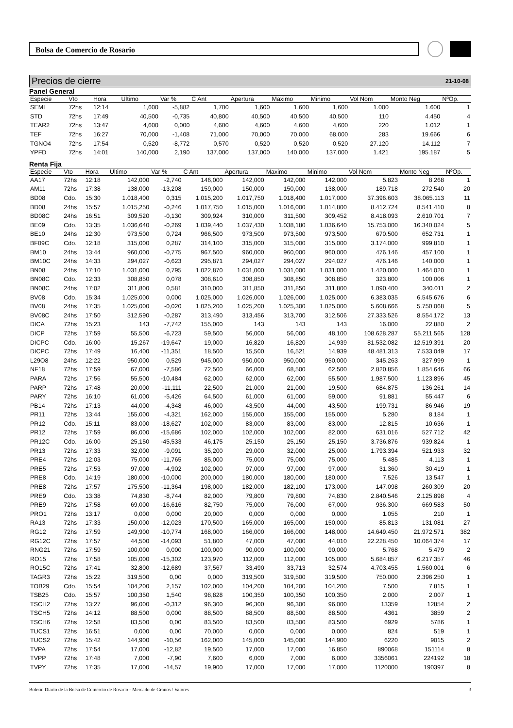Bolsa de Comercio de Rosario
Precios de cierre 21-10-08
Panel General
| Especie | Vto | Hora | Ultimo | Var % | C Ant | Apertura | Maximo | Minimo | Vol Nom | Monto Neg | NºOp. |
| --- | --- | --- | --- | --- | --- | --- | --- | --- | --- | --- | --- |
| SEMI | 72hs | 12:14 | 1,600 | -5,882 | 1,700 | 1,600 | 1,600 | 1,600 | 1.000 | 1.600 | 1 |
| STD | 72hs | 17:49 | 40,500 | -0,735 | 40,800 | 40,500 | 40,500 | 40,500 | 110 | 4.450 | 4 |
| TEAR2 | 72hs | 13:47 | 4,600 | 0,000 | 4,600 | 4,600 | 4,600 | 4,600 | 220 | 1.012 | 1 |
| TEF | 72hs | 16:27 | 70,000 | -1,408 | 71,000 | 70,000 | 70,000 | 68,000 | 283 | 19.666 | 6 |
| TGNO4 | 72hs | 17:54 | 0,520 | -8,772 | 0,570 | 0,520 | 0,520 | 0,520 | 27.120 | 14.112 | 7 |
| YPFD | 72hs | 14:01 | 140,000 | 2,190 | 137,000 | 137,000 | 140,000 | 137,000 | 1.421 | 195.187 | 5 |
Renta Fija
| Especie | Vto | Hora | Ultimo | Var % | C Ant | Apertura | Maximo | Minimo | Vol Nom | Monto Neg | NºOp. |
| --- | --- | --- | --- | --- | --- | --- | --- | --- | --- | --- | --- |
| AA17 | 72hs | 12:18 | 142,000 | -2,740 | 146,000 | 142,000 | 142,000 | 142,000 | 5.823 | 8.268 | 1 |
| AM11 | 72hs | 17:38 | 138,000 | -13,208 | 159,000 | 150,000 | 150,000 | 138,000 | 189.718 | 272.540 | 20 |
| BD08 | Cdo. | 15:30 | 1.018,400 | 0,315 | 1.015,200 | 1.017,750 | 1.018,400 | 1.017,000 | 37.396.603 | 38.065.113 | 11 |
| BD08 | 24hs | 15:57 | 1.015,250 | -0,246 | 1.017,750 | 1.015,000 | 1.016,000 | 1.014,800 | 8.412.724 | 8.541.410 | 8 |
| BD08C | 24hs | 16:51 | 309,520 | -0,130 | 309,924 | 310,000 | 311,500 | 309,452 | 8.418.093 | 2.610.701 | 7 |
| BE09 | Cdo. | 13:35 | 1.036,640 | -0,269 | 1.039,440 | 1.037,430 | 1.038,180 | 1.036,640 | 15.753.000 | 16.340.024 | 5 |
| BE10 | 24hs | 12:30 | 973,500 | 0,724 | 966,500 | 973,500 | 973,500 | 973,500 | 670.500 | 652.731 | 1 |
| BF09C | Cdo. | 12:18 | 315,000 | 0,287 | 314,100 | 315,000 | 315,000 | 315,000 | 3.174.000 | 999.810 | 1 |
| BM10 | 24hs | 13:44 | 960,000 | -0,775 | 967,500 | 960,000 | 960,000 | 960,000 | 476.146 | 457.100 | 1 |
| BM10C | 24hs | 14:33 | 294,027 | -0,623 | 295,871 | 294,027 | 294,027 | 294,027 | 476.146 | 140.000 | 1 |
| BN08 | 24hs | 17:10 | 1.031,000 | 0,795 | 1.022,870 | 1.031,000 | 1.031,000 | 1.031,000 | 1.420.000 | 1.464.020 | 1 |
| BN08C | Cdo. | 12:33 | 308,850 | 0,078 | 308,610 | 308,850 | 308,850 | 308,850 | 323.800 | 100.006 | 1 |
| BN08C | 24hs | 17:02 | 311,800 | 0,581 | 310,000 | 311,850 | 311,850 | 311,800 | 1.090.400 | 340.011 | 2 |
| BV08 | Cdo. | 15:34 | 1.025,000 | 0,000 | 1.025,000 | 1.026,000 | 1.026,000 | 1.025,000 | 6.383.035 | 6.545.676 | 6 |
| BV08 | 24hs | 17:35 | 1.025,000 | -0,020 | 1.025,200 | 1.025,200 | 1.025,300 | 1.025,000 | 5.608.666 | 5.750.068 | 5 |
| BV08C | 24hs | 17:50 | 312,590 | -0,287 | 313,490 | 313,456 | 313,700 | 312,506 | 27.333.526 | 8.554.172 | 13 |
| DICA | 72hs | 15:23 | 143 | -7,742 | 155,000 | 143 | 143 | 143 | 16.000 | 22.880 | 2 |
| DICP | 72hs | 17:59 | 55,500 | -6,723 | 59,500 | 56,000 | 56,000 | 48,100 | 108.628.287 | 55.211.565 | 128 |
| DICPC | Cdo. | 16:00 | 15,267 | -19,647 | 19,000 | 16,820 | 16,820 | 14,939 | 81.532.082 | 12.519.391 | 20 |
| DICPC | 72hs | 17:49 | 16,400 | -11,351 | 18,500 | 15,500 | 16,521 | 14,939 | 48.481.313 | 7.533.049 | 17 |
| L29O8 | 24hs | 12:22 | 950,000 | 0,529 | 945,000 | 950,000 | 950,000 | 950,000 | 345.263 | 327.999 | 1 |
| NF18 | 72hs | 17:59 | 67,000 | -7,586 | 72,500 | 66,000 | 68,500 | 62,500 | 2.820.856 | 1.854.646 | 66 |
| PARA | 72hs | 17:56 | 55,500 | -10,484 | 62,000 | 62,000 | 62,000 | 55,500 | 1.987.500 | 1.123.896 | 45 |
| PARP | 72hs | 17:48 | 20,000 | -11,111 | 22,500 | 21,000 | 21,000 | 19,500 | 684.875 | 136.261 | 14 |
| PARY | 72hs | 16:10 | 61,000 | -5,426 | 64,500 | 61,000 | 61,000 | 59,000 | 91.881 | 55.447 | 6 |
| PB14 | 72hs | 17:13 | 44,000 | -4,348 | 46,000 | 43,500 | 44,000 | 43,500 | 199.731 | 86.946 | 19 |
| PR11 | 72hs | 13:44 | 155,000 | -4,321 | 162,000 | 155,000 | 155,000 | 155,000 | 5.280 | 8.184 | 1 |
| PR12 | Cdo. | 15:11 | 83,000 | -18,627 | 102,000 | 83,000 | 83,000 | 83,000 | 12.815 | 10.636 | 1 |
| PR12 | 72hs | 17:59 | 86,000 | -15,686 | 102,000 | 102,000 | 102,000 | 82,000 | 631.016 | 527.712 | 42 |
| PR12C | Cdo. | 16:00 | 25,150 | -45,533 | 46,175 | 25,150 | 25,150 | 25,150 | 3.736.876 | 939.824 | 1 |
| PR13 | 72hs | 17:33 | 32,000 | -9,091 | 35,200 | 29,000 | 32,000 | 25,000 | 1.793.394 | 521.933 | 32 |
| PRE4 | 72hs | 12:03 | 75,000 | -11,765 | 85,000 | 75,000 | 75,000 | 75,000 | 5.485 | 4.113 | 1 |
| PRE5 | 72hs | 17:53 | 97,000 | -4,902 | 102,000 | 97,000 | 97,000 | 97,000 | 31.360 | 30.419 | 1 |
| PRE8 | Cdo. | 14:19 | 180,000 | -10,000 | 200,000 | 180,000 | 180,000 | 180,000 | 7.526 | 13.547 | 1 |
| PRE8 | 72hs | 17:57 | 175,500 | -11,364 | 198,000 | 182,000 | 182,100 | 173,000 | 147.098 | 260.309 | 20 |
| PRE9 | Cdo. | 13:38 | 74,830 | -8,744 | 82,000 | 79,800 | 79,800 | 74,830 | 2.840.546 | 2.125.898 | 4 |
| PRE9 | 72hs | 17:58 | 69,000 | -16,616 | 82,750 | 75,000 | 76,000 | 67,000 | 936.300 | 669.583 | 50 |
| PRO1 | 72hs | 13:17 | 0,000 | 0,000 | 20,000 | 0,000 | 0,000 | 0,000 | 1.055 | 210 | 1 |
| RA13 | 72hs | 17:33 | 150,000 | -12,023 | 170,500 | 165,000 | 165,000 | 150,000 | 85.813 | 131.081 | 27 |
| RG12 | 72hs | 17:59 | 149,900 | -10,774 | 168,000 | 166,000 | 166,000 | 148,000 | 14.649.450 | 21.972.571 | 382 |
| RG12C | 72hs | 17:57 | 44,500 | -14,093 | 51,800 | 47,000 | 47,000 | 44,010 | 22.228.450 | 10.064.374 | 17 |
| RNG21 | 72hs | 17:59 | 100,000 | 0,000 | 100,000 | 90,000 | 100,000 | 90,000 | 5.768 | 5.479 | 2 |
| RO15 | 72hs | 17:58 | 105,000 | -15,302 | 123,970 | 112,000 | 112,000 | 105,000 | 5.684.857 | 6.217.357 | 46 |
| RO15C | 72hs | 17:41 | 32,800 | -12,689 | 37,567 | 33,490 | 33,713 | 32,574 | 4.703.455 | 1.560.001 | 6 |
| TAGR3 | 72hs | 15:22 | 319,500 | 0,00 | 0,000 | 319,500 | 319,500 | 319,500 | 750.000 | 2.396.250 | 1 |
| TOB29 | Cdo. | 15:54 | 104,200 | 2,157 | 102,000 | 104,200 | 104,200 | 104,200 | 7.500 | 7.815 | 1 |
| TSB25 | Cdo. | 15:57 | 100,350 | 1,540 | 98,828 | 100,350 | 100,350 | 100,350 | 2.000 | 2.007 | 1 |
| TSCH2 | 72hs | 13:27 | 96,000 | -0,312 | 96,300 | 96,300 | 96,300 | 96,000 | 13359 | 12854 | 2 |
| TSCH5 | 72hs | 14:12 | 88,500 | 0,000 | 88,500 | 88,500 | 88,500 | 88,500 | 4361 | 3859 | 2 |
| TSCH6 | 72hs | 12:58 | 83,500 | 0,00 | 83,500 | 83,500 | 83,500 | 83,500 | 6929 | 5786 | 1 |
| TUCS1 | 72hs | 16:51 | 0,000 | 0,00 | 70,000 | 0,000 | 0,000 | 0,000 | 824 | 519 | 1 |
| TUCS2 | 72hs | 15:42 | 144,900 | -10,56 | 162,000 | 145,000 | 145,000 | 144,900 | 6220 | 9015 | 2 |
| TVPA | 72hs | 17:54 | 17,000 | -12,82 | 19,500 | 17,000 | 17,000 | 16,850 | 890068 | 151114 | 8 |
| TVPP | 72hs | 17:48 | 7,000 | -7,90 | 7,600 | 6,000 | 7,000 | 6,000 | 3356061 | 224192 | 18 |
| TVPY | 72hs | 17:35 | 17,000 | -14,57 | 19,900 | 17,000 | 17,000 | 17,000 | 1120000 | 190397 | 8 |
Boletín Diario de la Bolsa de Comercio de Rosario - Mercado de Granos / Valores 3